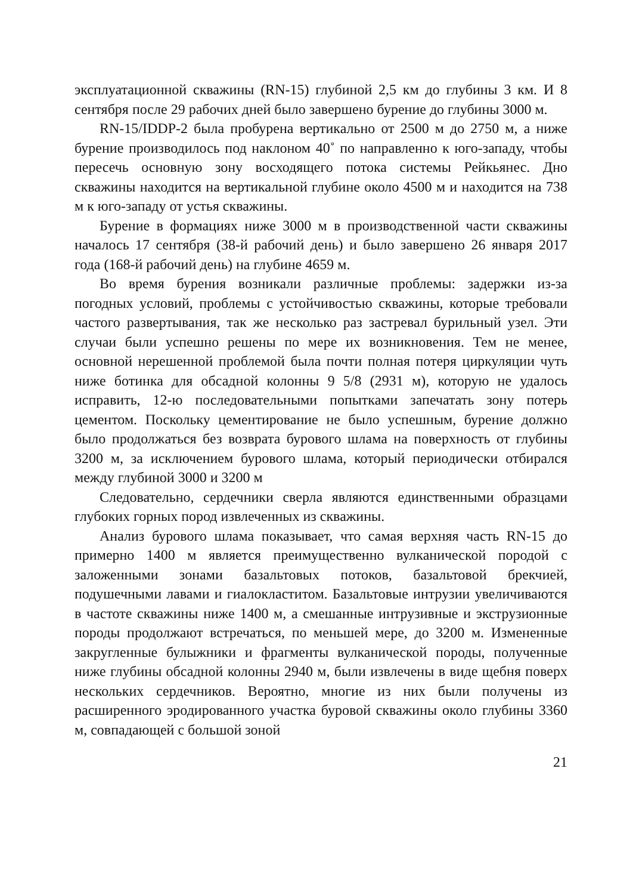эксплуатационной скважины (RN-15) глубиной 2,5 км до глубины 3 км. И 8 сентября после 29 рабочих дней было завершено бурение до глубины 3000 м.
RN-15/IDDP-2 была пробурена вертикально от 2500 м до 2750 м, а ниже бурение производилось под наклоном 40˚ по направленно к юго-западу, чтобы пересечь основную зону восходящего потока системы Рейкьянес. Дно скважины находится на вертикальной глубине около 4500 м и находится на 738 м к юго-западу от устья скважины.
Бурение в формациях ниже 3000 м в производственной части скважины началось 17 сентября (38-й рабочий день) и было завершено 26 января 2017 года (168-й рабочий день) на глубине 4659 м.
Во время бурения возникали различные проблемы: задержки из-за погодных условий, проблемы с устойчивостью скважины, которые требовали частого развертывания, так же несколько раз застревал бурильный узел. Эти случаи были успешно решены по мере их возникновения. Тем не менее, основной нерешенной проблемой была почти полная потеря циркуляции чуть ниже ботинка для обсадной колонны 9 5/8 (2931 м), которую не удалось исправить, 12-ю последовательными попытками запечатать зону потерь цементом. Поскольку цементирование не было успешным, бурение должно было продолжаться без возврата бурового шлама на поверхность от глубины 3200 м, за исключением бурового шлама, который периодически отбирался между глубиной 3000 и 3200 м
Следовательно, сердечники сверла являются единственными образцами глубоких горных пород извлеченных из скважины.
Анализ бурового шлама показывает, что самая верхняя часть RN-15 до примерно 1400 м является преимущественно вулканической породой с заложенными зонами базальтовых потоков, базальтовой брекчией, подушечными лавами и гиалокластитом. Базальтовые интрузии увеличиваются в частоте скважины ниже 1400 м, а смешанные интрузивные и экструзионные породы продолжают встречаться, по меньшей мере, до 3200 м. Измененные закругленные булыжники и фрагменты вулканической породы, полученные ниже глубины обсадной колонны 2940 м, были извлечены в виде щебня поверх нескольких сердечников. Вероятно, многие из них были получены из расширенного эродированного участка буровой скважины около глубины 3360 м, совпадающей с большой зоной
21